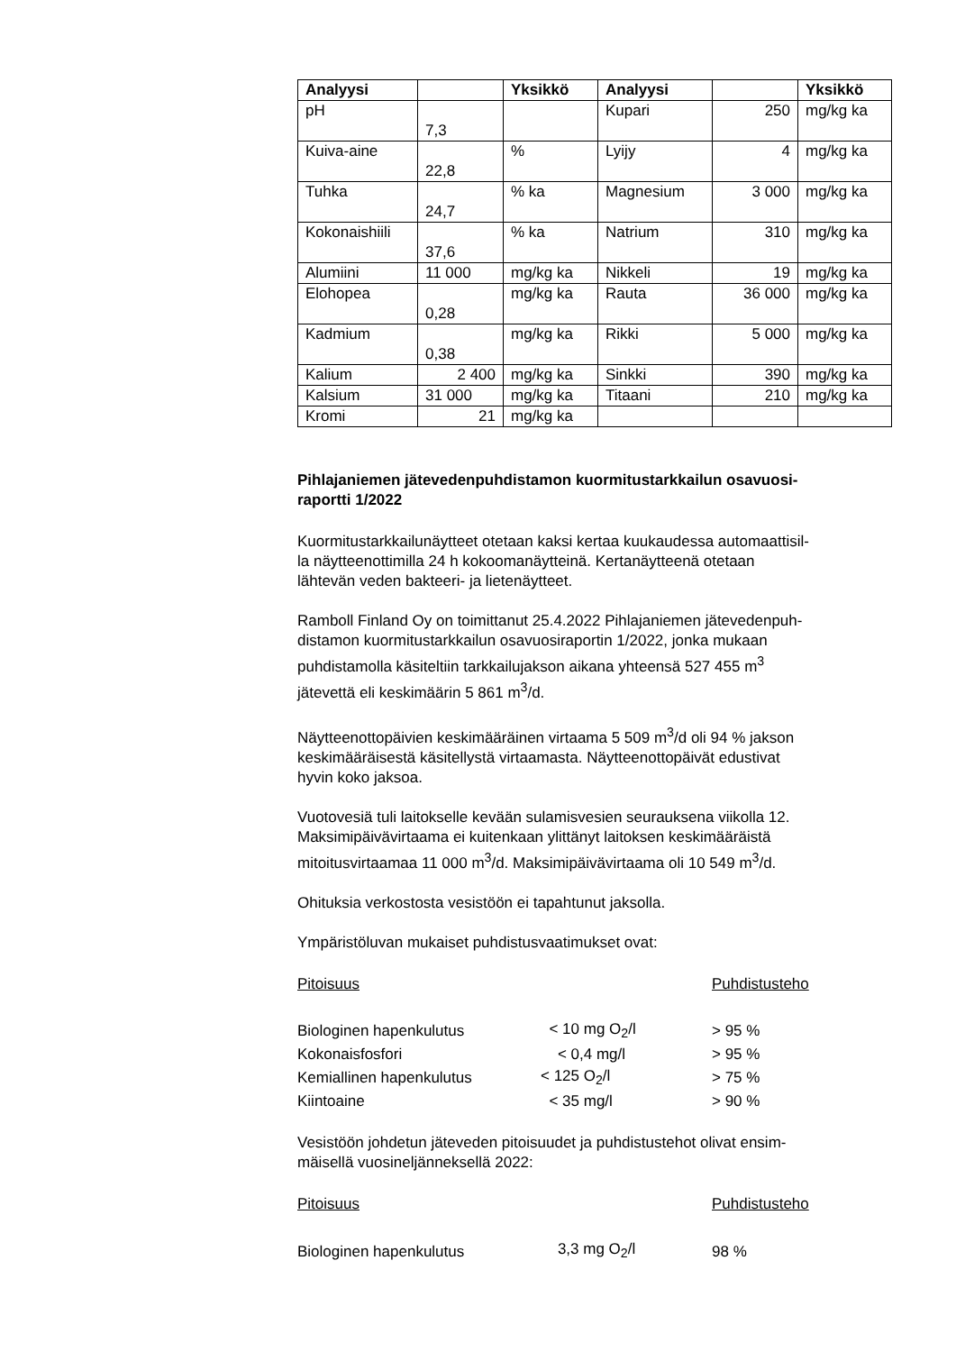| Analyysi | | Yksikkö | Analyysi | | Yksikkö |
| --- | --- | --- | --- | --- | --- |
| pH | 7,3 | | Kupari | 250 | mg/kg ka |
| Kuiva-aine | 22,8 | % | Lyijy | 4 | mg/kg ka |
| Tuhka | 24,7 | % ka | Magnesium | 3 000 | mg/kg ka |
| Kokonaishiili | 37,6 | % ka | Natrium | 310 | mg/kg ka |
| Alumiini | 11 000 | mg/kg ka | Nikkeli | 19 | mg/kg ka |
| Elohopea | 0,28 | mg/kg ka | Rauta | 36 000 | mg/kg ka |
| Kadmium | 0,38 | mg/kg ka | Rikki | 5 000 | mg/kg ka |
| Kalium | 2 400 | mg/kg ka | Sinkki | 390 | mg/kg ka |
| Kalsium | 31 000 | mg/kg ka | Titaani | 210 | mg/kg ka |
| Kromi | 21 | mg/kg ka | | | |
Pihlajaniemen jätevedenpuhdistamon kuormitustarkkailun osavuosi-
raportti 1/2022
Kuormitustarkkailunäytteet otetaan kaksi kertaa kuukaudessa automaattisil-
la näytteenottimilla 24 h kokoomanäytteinä. Kertanäytteenä otetaan
lähtevän veden bakteeri- ja lietenäytteet.
Ramboll Finland Oy on toimittanut 25.4.2022 Pihlajaniemen jätevedenpuh-
distamon kuormitustarkkailun osavuosiraportin 1/2022, jonka mukaan
puhdistamolla käsiteltiin tarkkailujakson aikana yhteensä 527 455 m<sup>3</sup>
jätevettä eli keskimäärin 5 861 m<sup>3</sup>/d.
Näytteenottopäivien keskimääräinen virtaama 5 509 m<sup>3</sup>/d oli 94 % jakson
keskimääräisestä käsitellystä virtaamasta. Näytteenottopäivät edustivat
hyvin koko jaksoa.
Vuotovesiä tuli laitokselle kevään sulamisvesien seurauksena viikolla 12.
Maksimipäivävirtaama ei kuitenkaan ylittänyt laitoksen keskimääräistä
mitoitusvirtaamaa 11 000 m<sup>3</sup>/d. Maksimipäivävirtaama oli 10 549 m<sup>3</sup>/d.
Ohituksia verkostosta vesistöön ei tapahtunut jaksolla.
Ympäristöluvan mukaiset puhdistusvaatimukset ovat:
| Pitoisuus | | Puhdistusteho |
| Biologinen hapenkulutus | < 10 mg O<sub>2</sub>/l | > 95 % |
| Kokonaisfosfori | < 0,4 mg/l | > 95 % |
| Kemiallinen hapenkulutus | < 125 O<sub>2</sub>/l | > 75 % |
| Kiintoaine | < 35 mg/l | > 90 % |
Vesistöön johdetun jäteveden pitoisuudet ja puhdistustehot olivat ensim-
mäisellä vuosineljänneksellä 2022:
| Pitoisuus | | Puhdistusteho |
| Biologinen hapenkulutus | 3,3 mg O<sub>2</sub>/l | 98 % |